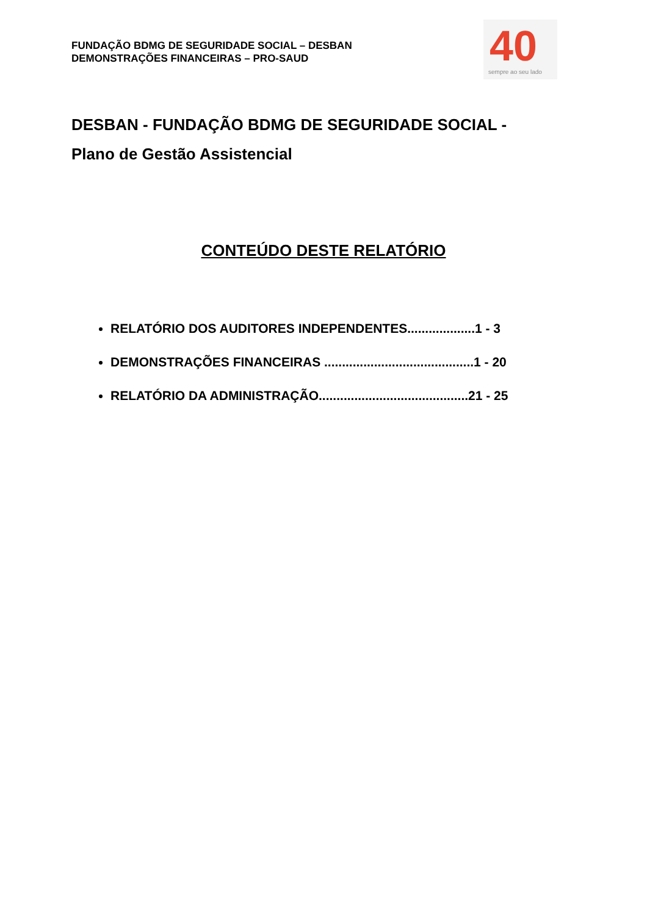FUNDAÇÃO BDMG DE SEGURIDADE SOCIAL – DESBAN
DEMONSTRAÇÕES FINANCEIRAS – PRO-SAUD
40
sempre ao seu lado
DESBAN - FUNDAÇÃO BDMG DE SEGURIDADE SOCIAL -
Plano de Gestão Assistencial
CONTEÚDO DESTE RELATÓRIO
RELATÓRIO DOS AUDITORES INDEPENDENTES...................1 - 3
DEMONSTRAÇÕES FINANCEIRAS ..........................................1 - 20
RELATÓRIO DA ADMINISTRAÇÃO..........................................21 - 25